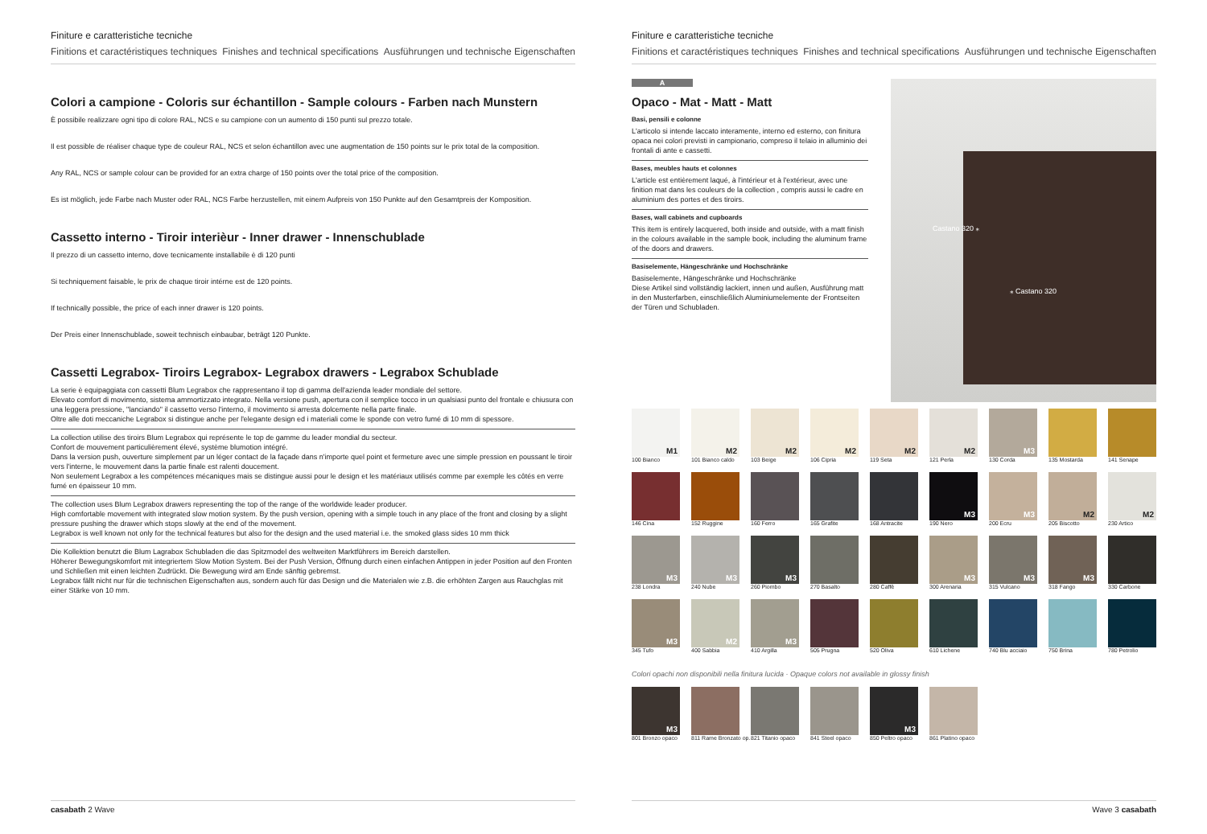Finiture e caratteristiche tecniche
Finitions et caractéristiques techniques Finishes and technical specifications Ausführungen und technische Eigenschaften
Colori a campione - Coloris sur échantillon - Sample colours - Farben nach Munstern
È possibile realizzare ogni tipo di colore RAL, NCS e su campione con un aumento di 150 punti sul prezzo totale.
Il est possible de réaliser chaque type de couleur RAL, NCS et selon échantillon avec une augmentation de 150 points sur le prix total de la composition.
Any RAL, NCS or sample colour can be provided for an extra charge of 150 points over the total price of the composition.
Es ist möglich, jede Farbe nach Muster oder RAL, NCS Farbe herzustellen, mit einem Aufpreis von 150 Punkte auf den Gesamtpreis der Komposition.
Cassetto interno - Tiroir interièur - Inner drawer - Innenschublade
Il prezzo di un cassetto interno, dove tecnicamente installabile è di 120 punti
Si techniquement faisable, le prix de chaque tiroir intérne est de 120 points.
If technically possible, the price of each inner drawer is 120 points.
Der Preis einer Innenschublade, soweit technisch einbaubar, beträgt 120 Punkte.
Cassetti Legrabox- Tiroirs Legrabox- Legrabox drawers - Legrabox Schublade
La serie è equipaggiata con cassetti Blum Legrabox che rappresentano il top di gamma dell'azienda leader mondiale del settore.
Elevato comfort di movimento, sistema ammortizzato integrato. Nella versione push, apertura con il semplice tocco in un qualsiasi punto del frontale e chiusura con una leggera pressione, "lanciando" il cassetto verso l'interno, il movimento si arresta dolcemente nella parte finale.
Oltre alle doti meccaniche Legrabox si distingue anche per l'elegante design ed i materiali come le sponde con vetro fumé di 10 mm di spessore.
La collection utilise des tiroirs Blum Legrabox qui représente le top de gamme du leader mondial du secteur.
Confort de mouvement particulièrement élevé, système blumotion intégré.
Dans la version push, ouverture simplement par un léger contact de la façade dans n'importe quel point et fermeture avec une simple pression en poussant le tiroir vers l'interne, le mouvement dans la partie finale est ralenti doucement.
Non seulement Legrabox a les compétences mécaniques mais se distingue aussi pour le design et les matériaux utilisés comme par exemple les côtés en verre fumé en épaisseur 10 mm.
The collection uses Blum Legrabox drawers representing the top of the range of the worldwide leader producer.
High comfortable movement with integrated slow motion system. By the push version, opening with a simple touch in any place of the front and closing by a slight pressure pushing the drawer which stops slowly at the end of the movement.
Legrabox is well known not only for the technical features but also for the design and the used material i.e. the smoked glass sides 10 mm thick
Die Kollektion benutzt die Blum Lagrabox Schubladen die das Spitzmodel des weltweiten Marktführers im Bereich darstellen.
Höherer Bewegungskomfort mit integriertem Slow Motion System. Bei der Push Version, Öffnung durch einen einfachen Antippen in jeder Position auf den Fronten und Schließen mit einen leichten Zudrückt. Die Bewegung wird am Ende sänftig gebremst.
Legrabox fällt nicht nur für die technischen Eigenschaften aus, sondern auch für das Design und die Materialen wie z.B. die erhöhten Zargen aus Rauchglas mit einer Stärke von 10 mm.
casabath 2 Wave
Finiture e caratteristiche tecniche
Finitions et caractéristiques techniques Finishes and technical specifications Ausführungen und technische Eigenschaften
A
Opaco - Mat - Matt - Matt
Basi, pensili e colonne
L'articolo si intende laccato interamente, interno ed esterno, con finitura opaca nei colori previsti in campionario, compreso il telaio in alluminio dei frontali di ante e cassetti.
Bases, meubles hauts et colonnes
L'article est entièrement laqué, à l'intérieur et à l'extérieur, avec une finition mat dans les couleurs de la collection , compris aussi le cadre en aluminium des portes et des tiroirs.
Bases, wall cabinets and cupboards
This item is entirely lacquered, both inside and outside, with a matt finish in the colours available in the sample book, including the aluminum frame of the doors and drawers.
Basiselemente, Hängeschränke und Hochschränke
Basiselemente, Hängeschränke und Hochschränke
Diese Artikel sind vollständig lackiert, innen und außen, Ausführung matt in den Musterfarben, einschließlich Aluminiumelemente der Frontseiten der Türen und Schubladen.
Castano 320 ⁎
⁎ Castano 320
M1
100 Bianco
M2
101 Bianco caldo
M2
103 Beige
M2
106 Cipria
M2
119 Seta
M2
121 Perla
M3
130 Corda
135 Mostarda
141 Senape
146 Cina
152 Ruggine
160 Ferro
165 Grafite
168 Antracite
M3
190 Nero
M3
200 Ecru
M2
205 Biscotto
M2
230 Artico
M3
238 Londra
M3
240 Nube
M3
260 Piombo
270 Basalto
280 Caffè
M3
300 Arenaria
M3
315 Vulcano
M3
318 Fango
330 Carbone
M3
345 Tufo
M2
400 Sabbia
M3
410 Argilla
505 Prugna
520 Oliva
610 Lichene
740 Blu acciaio
750 Brina
780 Petrolio
Colori opachi non disponibili nella finitura lucida · Opaque colors not available in glossy finish
M3
801 Bronzo opaco
811 Rame Bronzato op.
821 Titanio opaco
841 Steel opaco
M3
850 Peltro opaco
861 Platino opaco
Wave 3 casabath